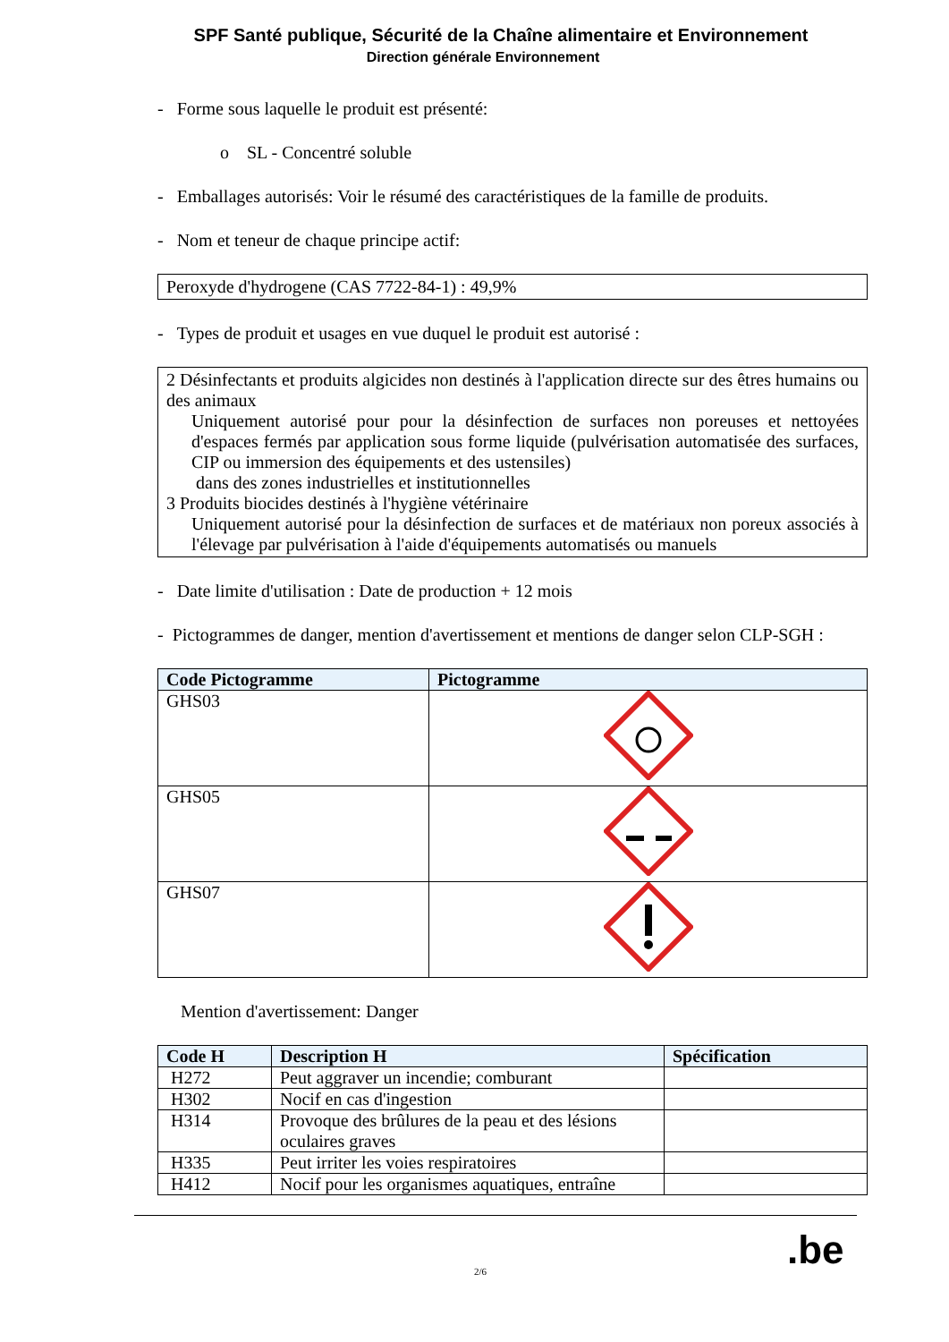SPF Santé publique, Sécurité de la Chaîne alimentaire et Environnement
Direction générale Environnement
- Forme sous laquelle le produit est présenté:
o SL - Concentré soluble
- Emballages autorisés: Voir le résumé des caractéristiques de la famille de produits.
- Nom et teneur de chaque principe actif:
Peroxyde d'hydrogene (CAS 7722-84-1) : 49,9%
- Types de produit et usages en vue duquel le produit est autorisé :
2 Désinfectants et produits algicides non destinés à l'application directe sur des êtres humains ou des animaux
Uniquement autorisé pour pour la désinfection de surfaces non poreuses et nettoyées d'espaces fermés par application sous forme liquide (pulvérisation automatisée des surfaces, CIP ou immersion des équipements et des ustensiles)
dans des zones industrielles et institutionnelles
3 Produits biocides destinés à l'hygiène vétérinaire
Uniquement autorisé pour la désinfection de surfaces et de matériaux non poreux associés à l'élevage par pulvérisation à l'aide d'équipements automatisés ou manuels
- Date limite d'utilisation : Date de production + 12 mois
- Pictogrammes de danger, mention d'avertissement et mentions de danger selon CLP-SGH :
| Code Pictogramme | Pictogramme |
| --- | --- |
| GHS03 | |
| GHS05 | |
| GHS07 | |
Mention d'avertissement: Danger
| Code H | Description H | Spécification |
| --- | --- | --- |
| H272 | Peut aggraver un incendie; comburant | |
| H302 | Nocif en cas d'ingestion | |
| H314 | Provoque des brûlures de la peau et des lésions oculaires graves | |
| H335 | Peut irriter les voies respiratoires | |
| H412 | Nocif pour les organismes aquatiques, entraîne | |
2/6 .be